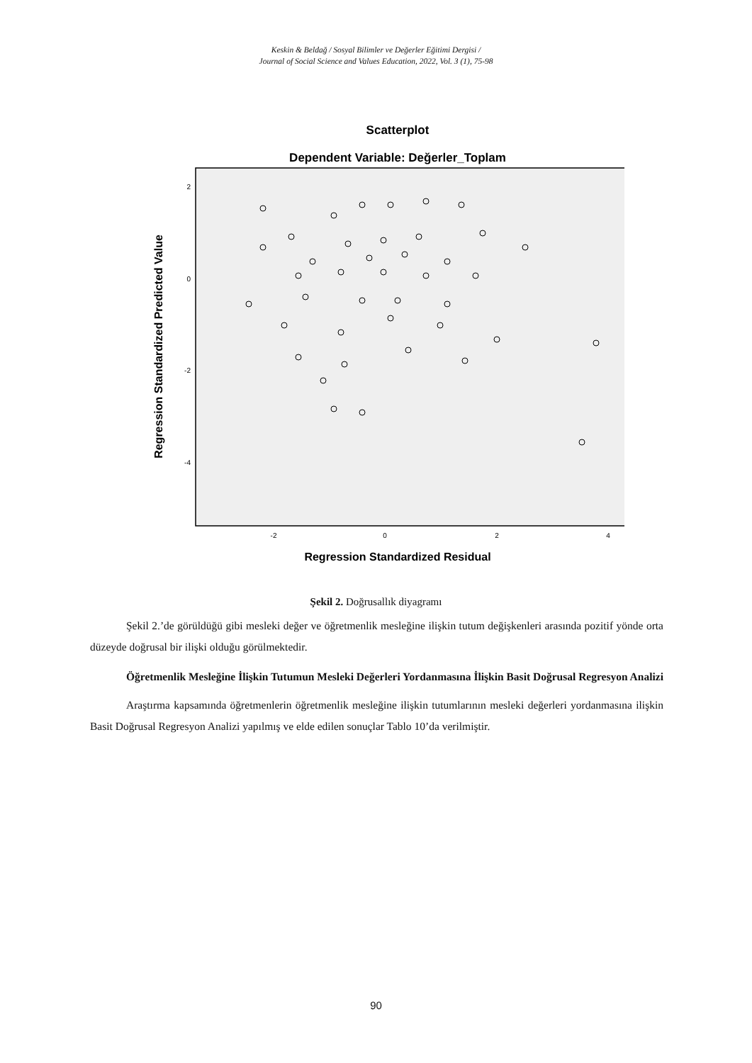Keskin & Beldağ / Sosyal Bilimler ve Değerler Eğitimi Dergisi /
Journal of Social Science and Values Education, 2022, Vol. 3 (1), 75-98
Scatterplot
Dependent Variable: Değerler_Toplam
2
0
-2
-4
-2
0
2
4
Regression Standardized Residual
Regression Standardized Predicted Value
Şekil 2. Doğrusallık diyagramı
Şekil 2.’de görüldüğü gibi mesleki değer ve öğretmenlik mesleğine ilişkin tutum değişkenleri arasında pozitif yönde orta düzeyde doğrusal bir ilişki olduğu görülmektedir.
Öğretmenlik Mesleğine İlişkin Tutumun Mesleki Değerleri Yordanmasına İlişkin Basit Doğrusal Regresyon Analizi
Araştırma kapsamında öğretmenlerin öğretmenlik mesleğine ilişkin tutumlarının mesleki değerleri yordanmasına ilişkin Basit Doğrusal Regresyon Analizi yapılmış ve elde edilen sonuçlar Tablo 10’da verilmiştir.
90